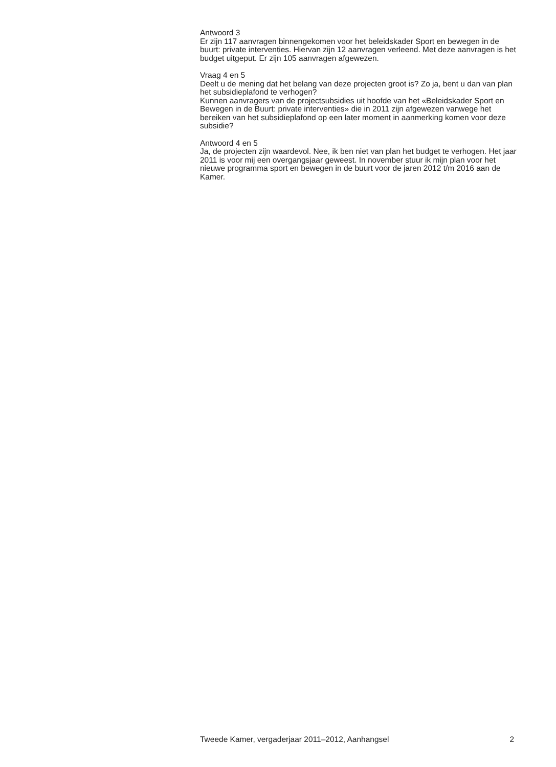Antwoord 3
Er zijn 117 aanvragen binnengekomen voor het beleidskader Sport en bewegen in de buurt: private interventies. Hiervan zijn 12 aanvragen verleend. Met deze aanvragen is het budget uitgeput. Er zijn 105 aanvragen afgewezen.
Vraag 4 en 5
Deelt u de mening dat het belang van deze projecten groot is? Zo ja, bent u dan van plan het subsidieplafond te verhogen?
Kunnen aanvragers van de projectsubsidies uit hoofde van het «Beleidskader Sport en Bewegen in de Buurt: private interventies» die in 2011 zijn afgewezen vanwege het bereiken van het subsidieplafond op een later moment in aanmerking komen voor deze subsidie?
Antwoord 4 en 5
Ja, de projecten zijn waardevol. Nee, ik ben niet van plan het budget te verhogen. Het jaar 2011 is voor mij een overgangsjaar geweest. In november stuur ik mijn plan voor het nieuwe programma sport en bewegen in de buurt voor de jaren 2012 t/m 2016 aan de Kamer.
Tweede Kamer, vergaderjaar 2011–2012, Aanhangsel 2